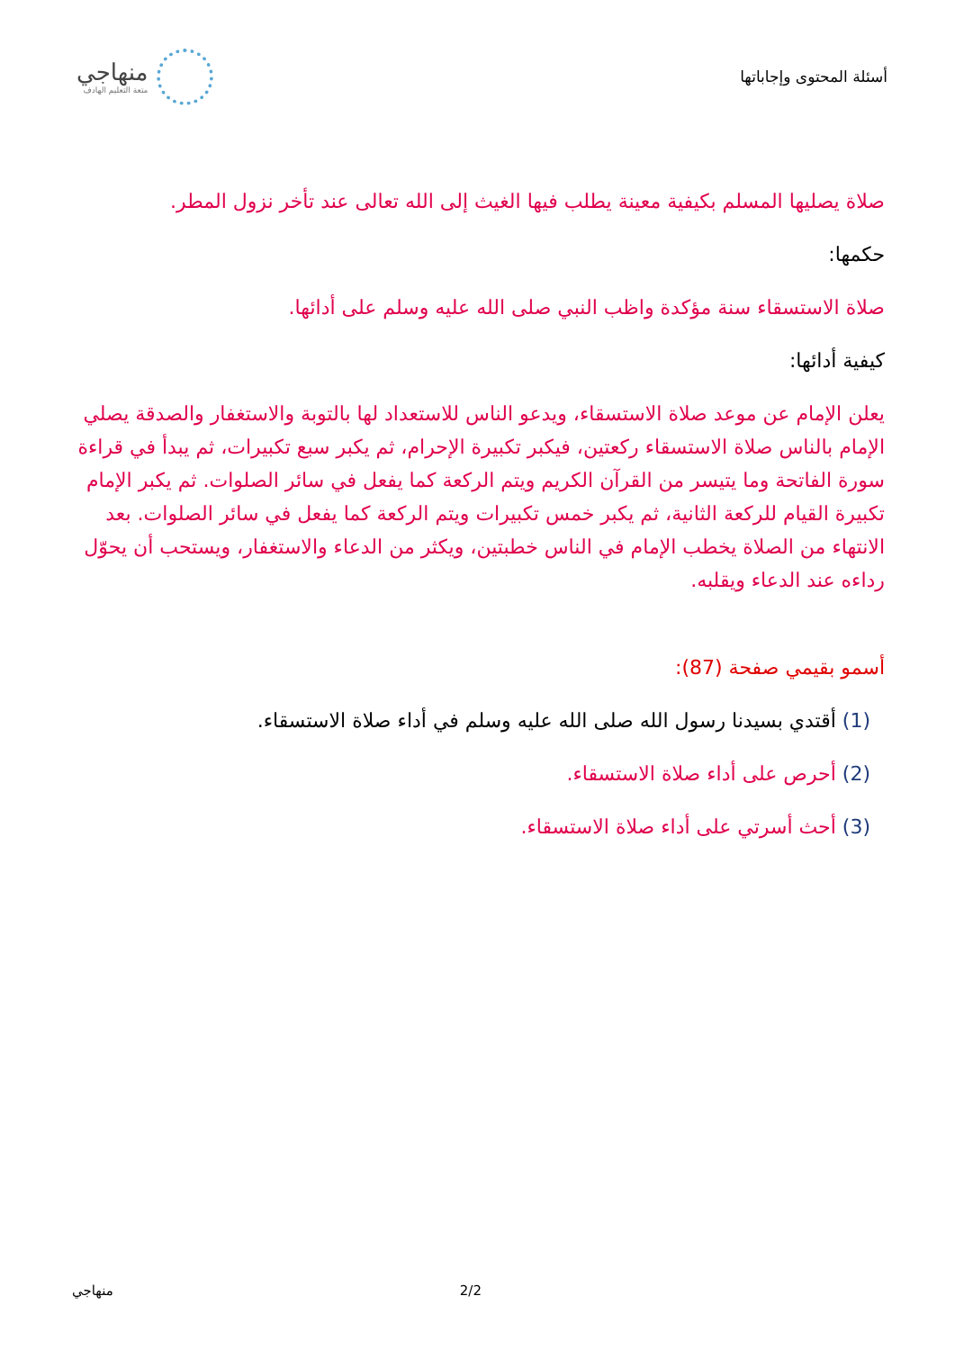منهاجي
متعة التعليم الهادف
أسئلة المحتوى وإجاباتها
صلاة يصليها المسلم بكيفية معينة يطلب فيها الغيث إلى الله تعالى عند تأخر نزول المطر.
حكمها:
صلاة الاستسقاء سنة مؤكدة واظب النبي صلى الله عليه وسلم على أدائها.
كيفية أدائها:
يعلن الإمام عن موعد صلاة الاستسقاء، ويدعو الناس للاستعداد لها بالتوبة والاستغفار والصدقة يصلي الإمام بالناس صلاة الاستسقاء ركعتين، فيكبر تكبيرة الإحرام، ثم يكبر سبع تكبيرات، ثم يبدأ في قراءة سورة الفاتحة وما يتيسر من القرآن الكريم ويتم الركعة كما يفعل في سائر الصلوات. ثم يكبر الإمام تكبيرة القيام للركعة الثانية، ثم يكبر خمس تكبيرات ويتم الركعة كما يفعل في سائر الصلوات. بعد الانتهاء من الصلاة يخطب الإمام في الناس خطبتين، ويكثر من الدعاء والاستغفار، ويستحب أن يحوّل رداءه عند الدعاء ويقلبه.
أسمو بقيمي صفحة (87):
(1) أقتدي بسيدنا رسول الله صلى الله عليه وسلم في أداء صلاة الاستسقاء.
(2) أحرص على أداء صلاة الاستسقاء.
(3) أحث أسرتي على أداء صلاة الاستسقاء.
منهاجي 2/2